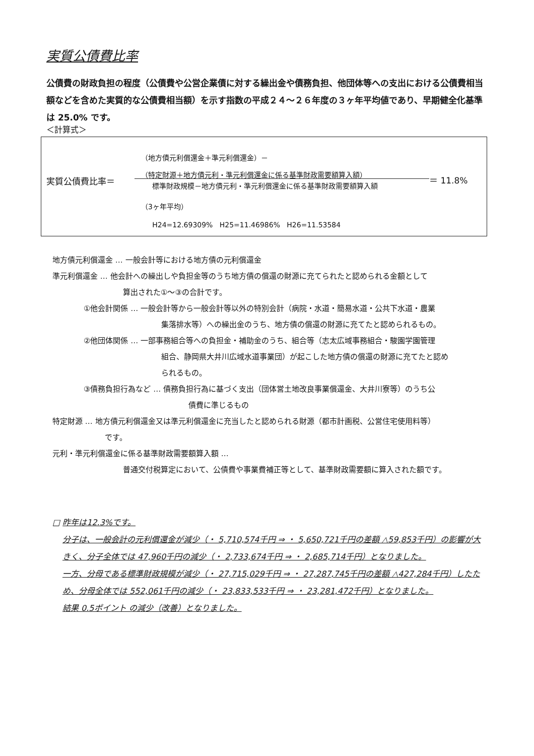実質公債費比率
公債費の財政負担の程度（公債費や公営企業債に対する繰出金や債務負担、他団体等への支出における公債費相当額などを含めた実質的な公債費相当額）を示す指数の平成２４～２６年度の３ヶ年平均値であり、早期健全化基準は 25.0% です。
＜計算式＞
実質公債費比率＝
（地方債元利償還金＋準元利償還金）－
（特定財源＋地方債元利・準元利償還金に係る基準財政需要額算入額）
標準財政規模－地方債元利・準元利償還金に係る基準財政需要額算入額
＝ 11.8%
（3ヶ年平均）
H24=12.69309% H25=11.46986% H26=11.53584
地方債元利償還金 … 一般会計等における地方債の元利償還金
準元利償還金 … 他会計への繰出しや負担金等のうち地方債の償還の財源に充てられたと認められる金額として
算出された①～③の合計です。
①他会計関係 … 一般会計等から一般会計等以外の特別会計（病院・水道・簡易水道・公共下水道・農業
集落排水等）への繰出金のうち、地方債の償還の財源に充てたと認められるもの。
②他団体関係 … 一部事務組合等への負担金・補助金のうち、組合等（志太広域事務組合・駿園学園管理
組合、静岡県大井川広域水道事業団）が起こした地方債の償還の財源に充てたと認め
られるもの。
③債務負担行為など … 債務負担行為に基づく支出（団体営土地改良事業償還金、大井川寮等）のうち公
債費に準じるもの
特定財源 … 地方債元利償還金又は準元利償還金に充当したと認められる財源（都市計画税、公営住宅使用料等）
です。
元利・準元利償還金に係る基準財政需要額算入額 …
普通交付税算定において、公債費や事業費補正等として、基準財政需要額に算入された額です。
□ 昨年は12.3%です。
分子は、一般会計の元利償還金が減少（・ 5,710,574千円 ⇒ ・ 5,650,721千円の差額 △59,853千円）の影響が大きく、分子全体では 47,960千円の減少（・ 2,733,674千円 ⇒ ・ 2,685,714千円）となりました。
一方、分母である標準財政規模が減少（・ 27,715,029千円 ⇒ ・ 27,287,745千円の差額 △427,284千円）したため、分母全体では 552,061千円の減少（・ 23,833,533千円 ⇒ ・ 23,281,472千円）となりました。
結果 0.5ポイント の減少（改善）となりました。